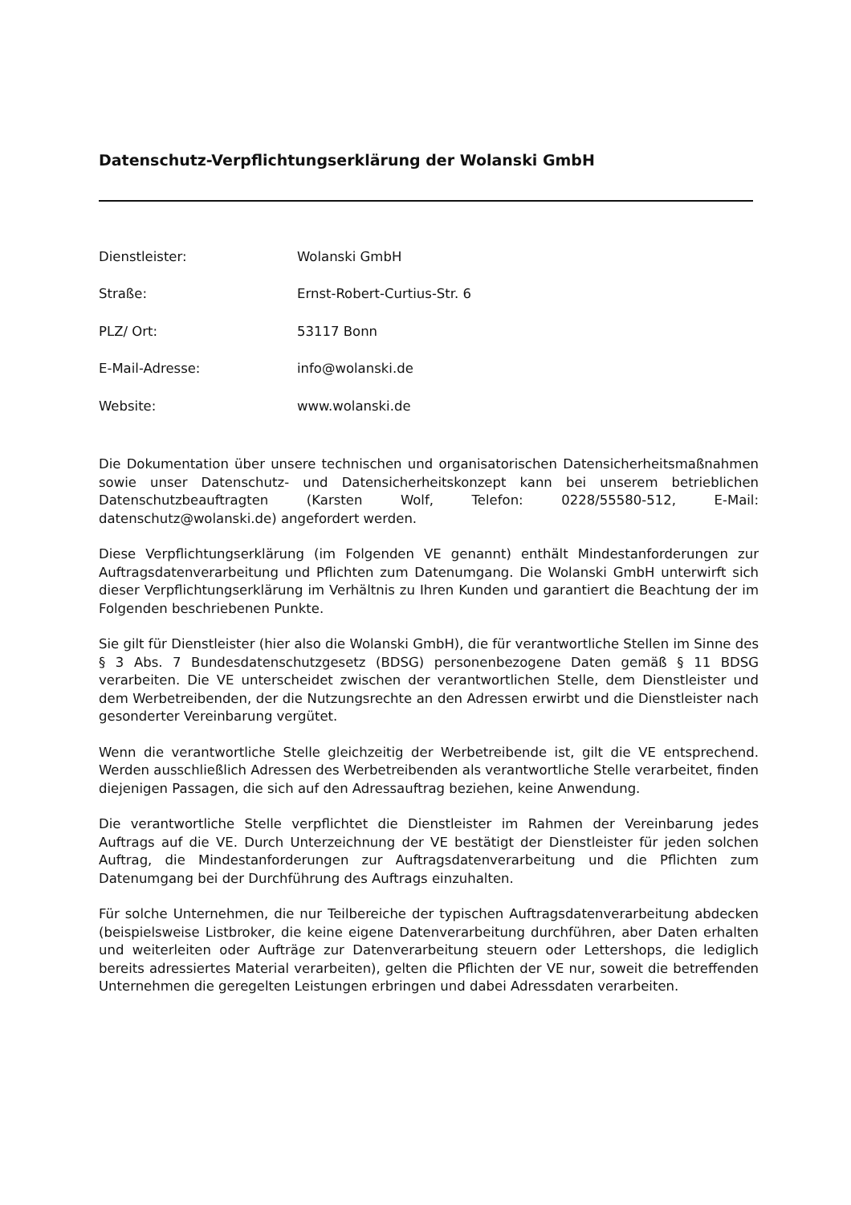Datenschutz-Verpflichtungserklärung der Wolanski GmbH
Dienstleister: Wolanski GmbH
Straße: Ernst-Robert-Curtius-Str. 6
PLZ/ Ort: 53117 Bonn
E-Mail-Adresse: info@wolanski.de
Website: www.wolanski.de
Die Dokumentation über unsere technischen und organisatorischen Datensicherheitsmaßnahmen sowie unser Datenschutz- und Datensicherheitskonzept kann bei unserem betrieblichen Datenschutzbeauftragten (Karsten Wolf, Telefon: 0228/55580-512, E-Mail: datenschutz@wolanski.de) angefordert werden.
Diese Verpflichtungserklärung (im Folgenden VE genannt) enthält Mindestanforderungen zur Auftragsdatenverarbeitung und Pflichten zum Datenumgang. Die Wolanski GmbH unterwirft sich dieser Verpflichtungserklärung im Verhältnis zu Ihren Kunden und garantiert die Beachtung der im Folgenden beschriebenen Punkte.
Sie gilt für Dienstleister (hier also die Wolanski GmbH), die für verantwortliche Stellen im Sinne des § 3 Abs. 7 Bundesdatenschutzgesetz (BDSG) personenbezogene Daten gemäß § 11 BDSG verarbeiten. Die VE unterscheidet zwischen der verantwortlichen Stelle, dem Dienstleister und dem Werbetreibenden, der die Nutzungsrechte an den Adressen erwirbt und die Dienstleister nach gesonderter Vereinbarung vergütet.
Wenn die verantwortliche Stelle gleichzeitig der Werbetreibende ist, gilt die VE entsprechend. Werden ausschließlich Adressen des Werbetreibenden als verantwortliche Stelle verarbeitet, finden diejenigen Passagen, die sich auf den Adressauftrag beziehen, keine Anwendung.
Die verantwortliche Stelle verpflichtet die Dienstleister im Rahmen der Vereinbarung jedes Auftrags auf die VE. Durch Unterzeichnung der VE bestätigt der Dienstleister für jeden solchen Auftrag, die Mindestanforderungen zur Auftragsdatenverarbeitung und die Pflichten zum Datenumgang bei der Durchführung des Auftrags einzuhalten.
Für solche Unternehmen, die nur Teilbereiche der typischen Auftragsdatenverarbeitung abdecken (beispielsweise Listbroker, die keine eigene Datenverarbeitung durchführen, aber Daten erhalten und weiterleiten oder Aufträge zur Datenverarbeitung steuern oder Lettershops, die lediglich bereits adressiertes Material verarbeiten), gelten die Pflichten der VE nur, soweit die betreffenden Unternehmen die geregelten Leistungen erbringen und dabei Adressdaten verarbeiten.